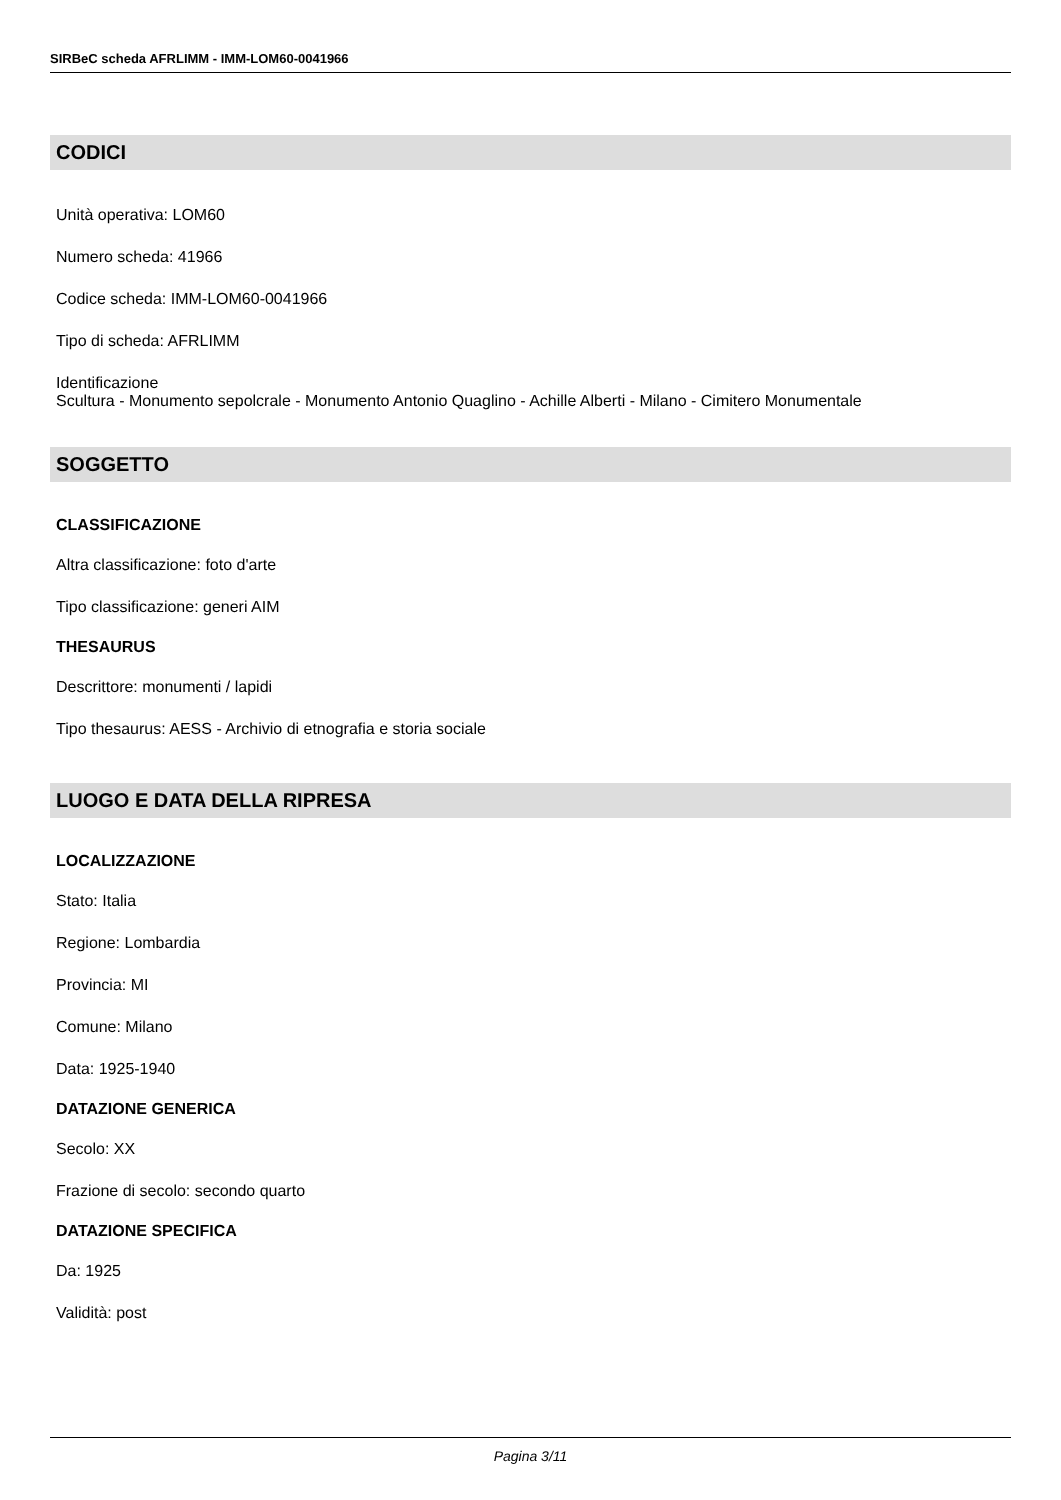SIRBeC scheda AFRLIMM - IMM-LOM60-0041966
CODICI
Unità operativa: LOM60
Numero scheda: 41966
Codice scheda: IMM-LOM60-0041966
Tipo di scheda: AFRLIMM
Identificazione
Scultura - Monumento sepolcrale - Monumento Antonio Quaglino - Achille Alberti - Milano - Cimitero Monumentale
SOGGETTO
CLASSIFICAZIONE
Altra classificazione: foto d'arte
Tipo classificazione: generi AIM
THESAURUS
Descrittore: monumenti / lapidi
Tipo thesaurus: AESS - Archivio di etnografia e storia sociale
LUOGO E DATA DELLA RIPRESA
LOCALIZZAZIONE
Stato: Italia
Regione: Lombardia
Provincia: MI
Comune: Milano
Data: 1925-1940
DATAZIONE GENERICA
Secolo: XX
Frazione di secolo: secondo quarto
DATAZIONE SPECIFICA
Da: 1925
Validità: post
Pagina 3/11